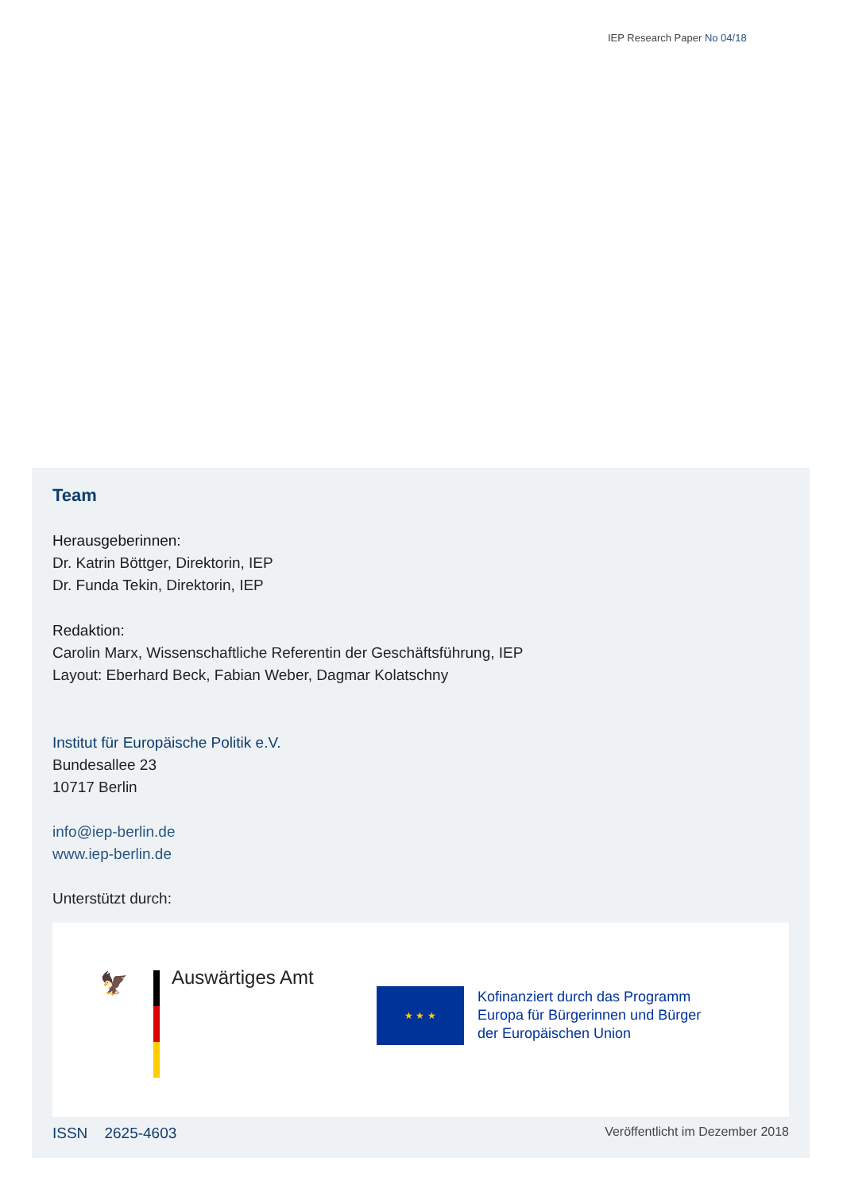IEP Research Paper No 04/18
Team
Herausgeberinnen:
Dr. Katrin Böttger, Direktorin, IEP
Dr. Funda Tekin, Direktorin, IEP
Redaktion:
Carolin Marx, Wissenschaftliche Referentin der Geschäftsführung, IEP
Layout: Eberhard Beck, Fabian Weber, Dagmar Kolatschny
Institut für Europäische Politik e.V.
Bundesallee 23
10717 Berlin
info@iep-berlin.de
www.iep-berlin.de
Unterstützt durch:
🦅 Auswärtiges Amt
★ ★ ★
Kofinanziert durch das Programm
Europa für Bürgerinnen und Bürger
der Europäischen Union
ISSN 2625-4603 Veröffentlicht im Dezember 2018